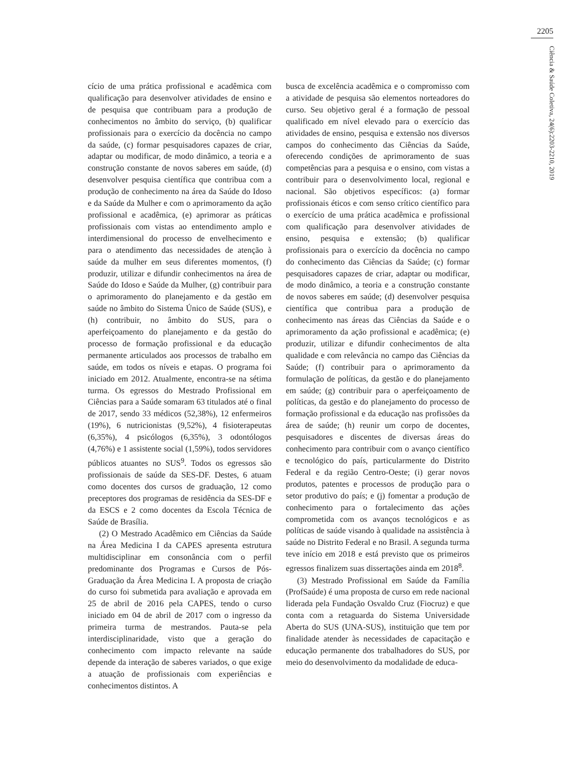2205
Ciência & Saúde Coletiva, 24(6):2203-2210, 2019
cício de uma prática profissional e acadêmica com qualificação para desenvolver atividades de ensino e de pesquisa que contribuam para a produção de conhecimentos no âmbito do serviço, (b) qualificar profissionais para o exercício da docência no campo da saúde, (c) formar pesquisadores capazes de criar, adaptar ou modificar, de modo dinâmico, a teoria e a construção constante de novos saberes em saúde, (d) desenvolver pesquisa científica que contribua com a produção de conhecimento na área da Saúde do Idoso e da Saúde da Mulher e com o aprimoramento da ação profissional e acadêmica, (e) aprimorar as práticas profissionais com vistas ao entendimento amplo e interdimensional do processo de envelhecimento e para o atendimento das necessidades de atenção à saúde da mulher em seus diferentes momentos, (f) produzir, utilizar e difundir conhecimentos na área de Saúde do Idoso e Saúde da Mulher, (g) contribuir para o aprimoramento do planejamento e da gestão em saúde no âmbito do Sistema Único de Saúde (SUS), e (h) contribuir, no âmbito do SUS, para o aperfeiçoamento do planejamento e da gestão do processo de formação profissional e da educação permanente articulados aos processos de trabalho em saúde, em todos os níveis e etapas. O programa foi iniciado em 2012. Atualmente, encontra-se na sétima turma. Os egressos do Mestrado Profissional em Ciências para a Saúde somaram 63 titulados até o final de 2017, sendo 33 médicos (52,38%), 12 enfermeiros (19%), 6 nutricionistas (9,52%), 4 fisioterapeutas (6,35%), 4 psicólogos (6,35%), 3 odontólogos (4,76%) e 1 assistente social (1,59%), todos servidores públicos atuantes no SUS<sup>9</sup>. Todos os egressos são profissionais de saúde da SES-DF. Destes, 6 atuam como docentes dos cursos de graduação, 12 como preceptores dos programas de residência da SES-DF e da ESCS e 2 como docentes da Escola Técnica de Saúde de Brasília.
(2) O Mestrado Acadêmico em Ciências da Saúde na Área Medicina I da CAPES apresenta estrutura multidisciplinar em consonância com o perfil predominante dos Programas e Cursos de Pós-Graduação da Área Medicina I. A proposta de criação do curso foi submetida para avaliação e aprovada em 25 de abril de 2016 pela CAPES, tendo o curso iniciado em 04 de abril de 2017 com o ingresso da primeira turma de mestrandos. Pauta-se pela interdisciplinaridade, visto que a geração do conhecimento com impacto relevante na saúde depende da interação de saberes variados, o que exige a atuação de profissionais com experiências e conhecimentos distintos. A
busca de excelência acadêmica e o compromisso com a atividade de pesquisa são elementos norteadores do curso. Seu objetivo geral é a formação de pessoal qualificado em nível elevado para o exercício das atividades de ensino, pesquisa e extensão nos diversos campos do conhecimento das Ciências da Saúde, oferecendo condições de aprimoramento de suas competências para a pesquisa e o ensino, com vistas a contribuir para o desenvolvimento local, regional e nacional. São objetivos específicos: (a) formar profissionais éticos e com senso crítico científico para o exercício de uma prática acadêmica e profissional com qualificação para desenvolver atividades de ensino, pesquisa e extensão; (b) qualificar profissionais para o exercício da docência no campo do conhecimento das Ciências da Saúde; (c) formar pesquisadores capazes de criar, adaptar ou modificar, de modo dinâmico, a teoria e a construção constante de novos saberes em saúde; (d) desenvolver pesquisa científica que contribua para a produção de conhecimento nas áreas das Ciências da Saúde e o aprimoramento da ação profissional e acadêmica; (e) produzir, utilizar e difundir conhecimentos de alta qualidade e com relevância no campo das Ciências da Saúde; (f) contribuir para o aprimoramento da formulação de políticas, da gestão e do planejamento em saúde; (g) contribuir para o aperfeiçoamento de políticas, da gestão e do planejamento do processo de formação profissional e da educação nas profissões da área de saúde; (h) reunir um corpo de docentes, pesquisadores e discentes de diversas áreas do conhecimento para contribuir com o avanço científico e tecnológico do país, particularmente do Distrito Federal e da região Centro-Oeste; (i) gerar novos produtos, patentes e processos de produção para o setor produtivo do país; e (j) fomentar a produção de conhecimento para o fortalecimento das ações comprometida com os avanços tecnológicos e as políticas de saúde visando à qualidade na assistência à saúde no Distrito Federal e no Brasil. A segunda turma teve início em 2018 e está previsto que os primeiros egressos finalizem suas dissertações ainda em 2018<sup>8</sup>.
(3) Mestrado Profissional em Saúde da Família (ProfSaúde) é uma proposta de curso em rede nacional liderada pela Fundação Osvaldo Cruz (Fiocruz) e que conta com a retaguarda do Sistema Universidade Aberta do SUS (UNA-SUS), instituição que tem por finalidade atender às necessidades de capacitação e educação permanente dos trabalhadores do SUS, por meio do desenvolvimento da modalidade de educa-